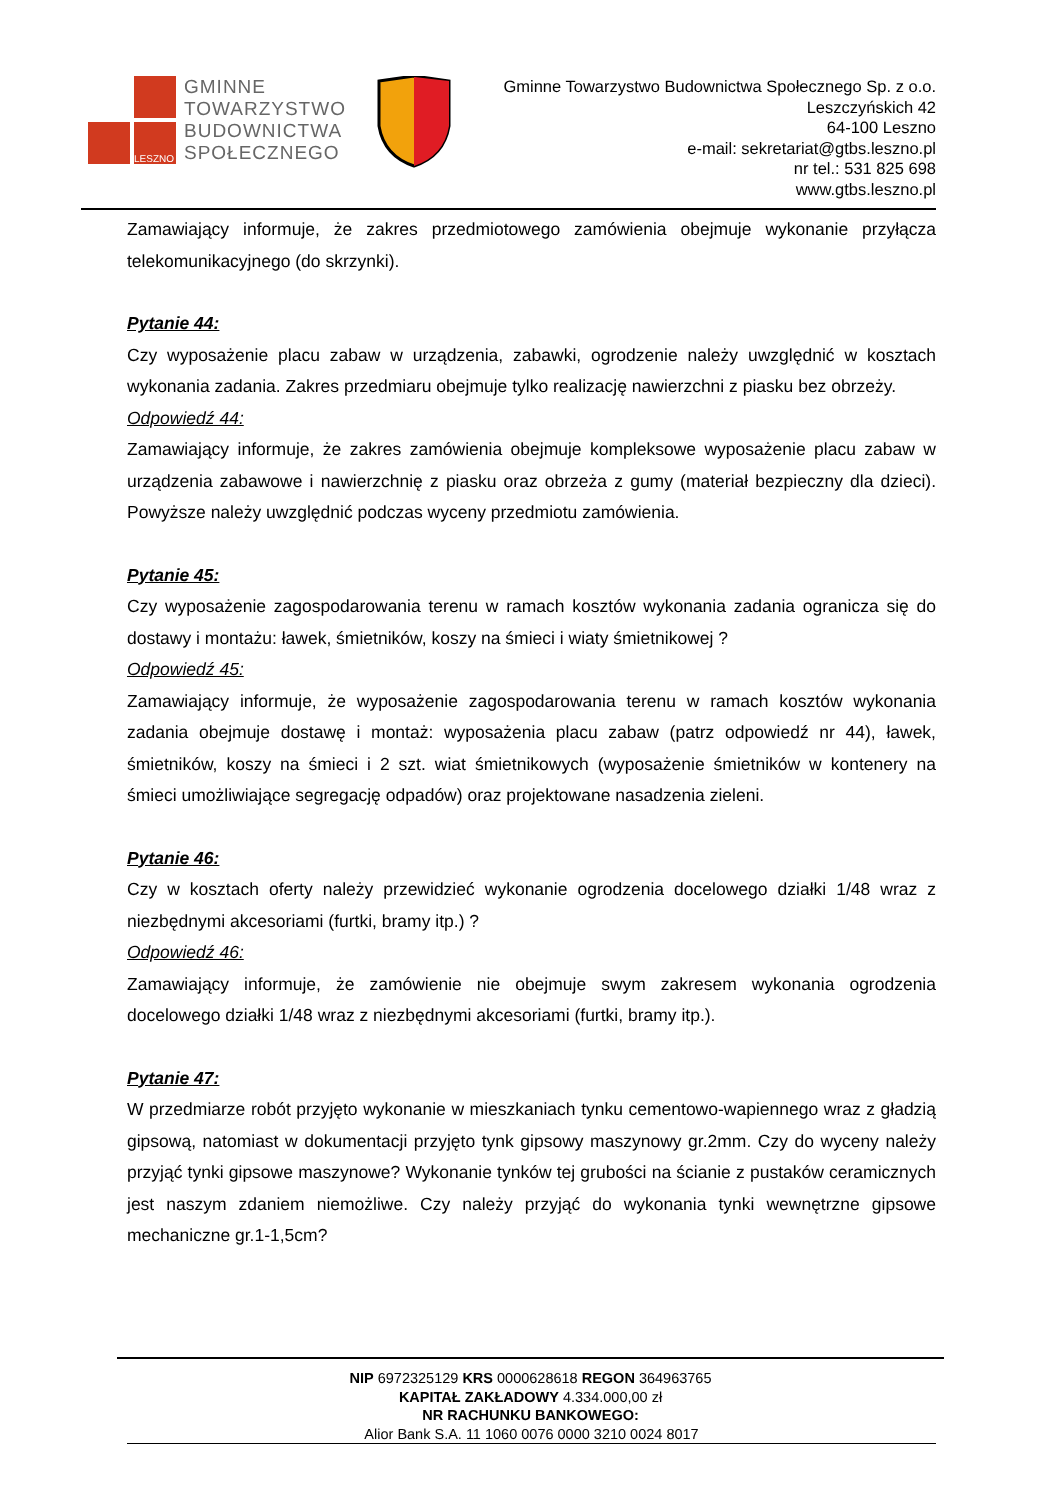LESZNO
GMINNE
TOWARZYSTWO
BUDOWNICTWA
SPOŁECZNEGO
Gminne Towarzystwo Budownictwa Społecznego Sp. z o.o.
Leszczyńskich 42
64-100 Leszno
e-mail: sekretariat@gtbs.leszno.pl
nr tel.: 531 825 698
www.gtbs.leszno.pl
Zamawiający informuje, że zakres przedmiotowego zamówienia obejmuje wykonanie przyłącza telekomunikacyjnego (do skrzynki).
Pytanie 44:
Czy wyposażenie placu zabaw w urządzenia, zabawki, ogrodzenie należy uwzględnić w kosztach wykonania zadania. Zakres przedmiaru obejmuje tylko realizację nawierzchni z piasku bez obrzeży.
Odpowiedź 44:
Zamawiający informuje, że zakres zamówienia obejmuje kompleksowe wyposażenie placu zabaw w urządzenia zabawowe i nawierzchnię z piasku oraz obrzeża z gumy (materiał bezpieczny dla dzieci). Powyższe należy uwzględnić podczas wyceny przedmiotu zamówienia.
Pytanie 45:
Czy wyposażenie zagospodarowania terenu w ramach kosztów wykonania zadania ogranicza się do dostawy i montażu: ławek, śmietników, koszy na śmieci i wiaty śmietnikowej ?
Odpowiedź 45:
Zamawiający informuje, że wyposażenie zagospodarowania terenu w ramach kosztów wykonania zadania obejmuje dostawę i montaż: wyposażenia placu zabaw (patrz odpowiedź nr 44), ławek, śmietników, koszy na śmieci i 2 szt. wiat śmietnikowych (wyposażenie śmietników w kontenery na śmieci umożliwiające segregację odpadów) oraz projektowane nasadzenia zieleni.
Pytanie 46:
Czy w kosztach oferty należy przewidzieć wykonanie ogrodzenia docelowego działki 1/48 wraz z niezbędnymi akcesoriami (furtki, bramy itp.) ?
Odpowiedź 46:
Zamawiający informuje, że zamówienie nie obejmuje swym zakresem wykonania ogrodzenia docelowego działki 1/48 wraz z niezbędnymi akcesoriami (furtki, bramy itp.).
Pytanie 47:
W przedmiarze robót przyjęto wykonanie w mieszkaniach tynku cementowo-wapiennego wraz z gładzią gipsową, natomiast w dokumentacji przyjęto tynk gipsowy maszynowy gr.2mm. Czy do wyceny należy przyjąć tynki gipsowe maszynowe? Wykonanie tynków tej grubości na ścianie z pustaków ceramicznych jest naszym zdaniem niemożliwe. Czy należy przyjąć do wykonania tynki wewnętrzne gipsowe mechaniczne gr.1-1,5cm?
NIP 6972325129 KRS 0000628618 REGON 364963765
KAPITAŁ ZAKŁADOWY 4.334.000,00 zł
NR RACHUNKU BANKOWEGO:
Alior Bank S.A. 11 1060 0076 0000 3210 0024 8017